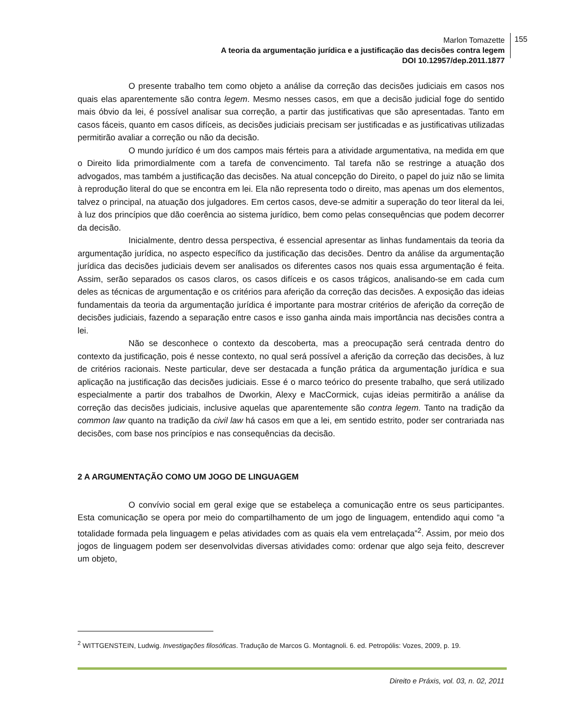Marlon Tomazette
A teoria da argumentação jurídica e a justificação das decisões contra legem
DOI 10.12957/dep.2011.1877
155
O presente trabalho tem como objeto a análise da correção das decisões judiciais em casos nos quais elas aparentemente são contra legem. Mesmo nesses casos, em que a decisão judicial foge do sentido mais óbvio da lei, é possível analisar sua correção, a partir das justificativas que são apresentadas. Tanto em casos fáceis, quanto em casos difíceis, as decisões judiciais precisam ser justificadas e as justificativas utilizadas permitirão avaliar a correção ou não da decisão.
O mundo jurídico é um dos campos mais férteis para a atividade argumentativa, na medida em que o Direito lida primordialmente com a tarefa de convencimento. Tal tarefa não se restringe a atuação dos advogados, mas também a justificação das decisões. Na atual concepção do Direito, o papel do juiz não se limita à reprodução literal do que se encontra em lei. Ela não representa todo o direito, mas apenas um dos elementos, talvez o principal, na atuação dos julgadores. Em certos casos, deve-se admitir a superação do teor literal da lei, à luz dos princípios que dão coerência ao sistema jurídico, bem como pelas consequências que podem decorrer da decisão.
Inicialmente, dentro dessa perspectiva, é essencial apresentar as linhas fundamentais da teoria da argumentação jurídica, no aspecto específico da justificação das decisões. Dentro da análise da argumentação jurídica das decisões judiciais devem ser analisados os diferentes casos nos quais essa argumentação é feita. Assim, serão separados os casos claros, os casos difíceis e os casos trágicos, analisando-se em cada cum deles as técnicas de argumentação e os critérios para aferição da correção das decisões. A exposição das ideias fundamentais da teoria da argumentação jurídica é importante para mostrar critérios de aferição da correção de decisões judiciais, fazendo a separação entre casos e isso ganha ainda mais importância nas decisões contra a lei.
Não se desconhece o contexto da descoberta, mas a preocupação será centrada dentro do contexto da justificação, pois é nesse contexto, no qual será possível a aferição da correção das decisões, à luz de critérios racionais. Neste particular, deve ser destacada a função prática da argumentação jurídica e sua aplicação na justificação das decisões judiciais. Esse é o marco teórico do presente trabalho, que será utilizado especialmente a partir dos trabalhos de Dworkin, Alexy e MacCormick, cujas ideias permitirão a análise da correção das decisões judiciais, inclusive aquelas que aparentemente são contra legem. Tanto na tradição da common law quanto na tradição da civil law há casos em que a lei, em sentido estrito, poder ser contrariada nas decisões, com base nos princípios e nas consequências da decisão.
2 A ARGUMENTAÇÃO COMO UM JOGO DE LINGUAGEM
O convívio social em geral exige que se estabeleça a comunicação entre os seus participantes. Esta comunicação se opera por meio do compartilhamento de um jogo de linguagem, entendido aqui como “a totalidade formada pela linguagem e pelas atividades com as quais ela vem entrelaçada”<sup>2</sup>. Assim, por meio dos jogos de linguagem podem ser desenvolvidas diversas atividades como: ordenar que algo seja feito, descrever um objeto,
<sup>2</sup> WITTGENSTEIN, Ludwig. Investigações filosóficas. Tradução de Marcos G. Montagnoli. 6. ed. Petropólis: Vozes, 2009, p. 19.
Direito e Práxis, vol. 03, n. 02, 2011